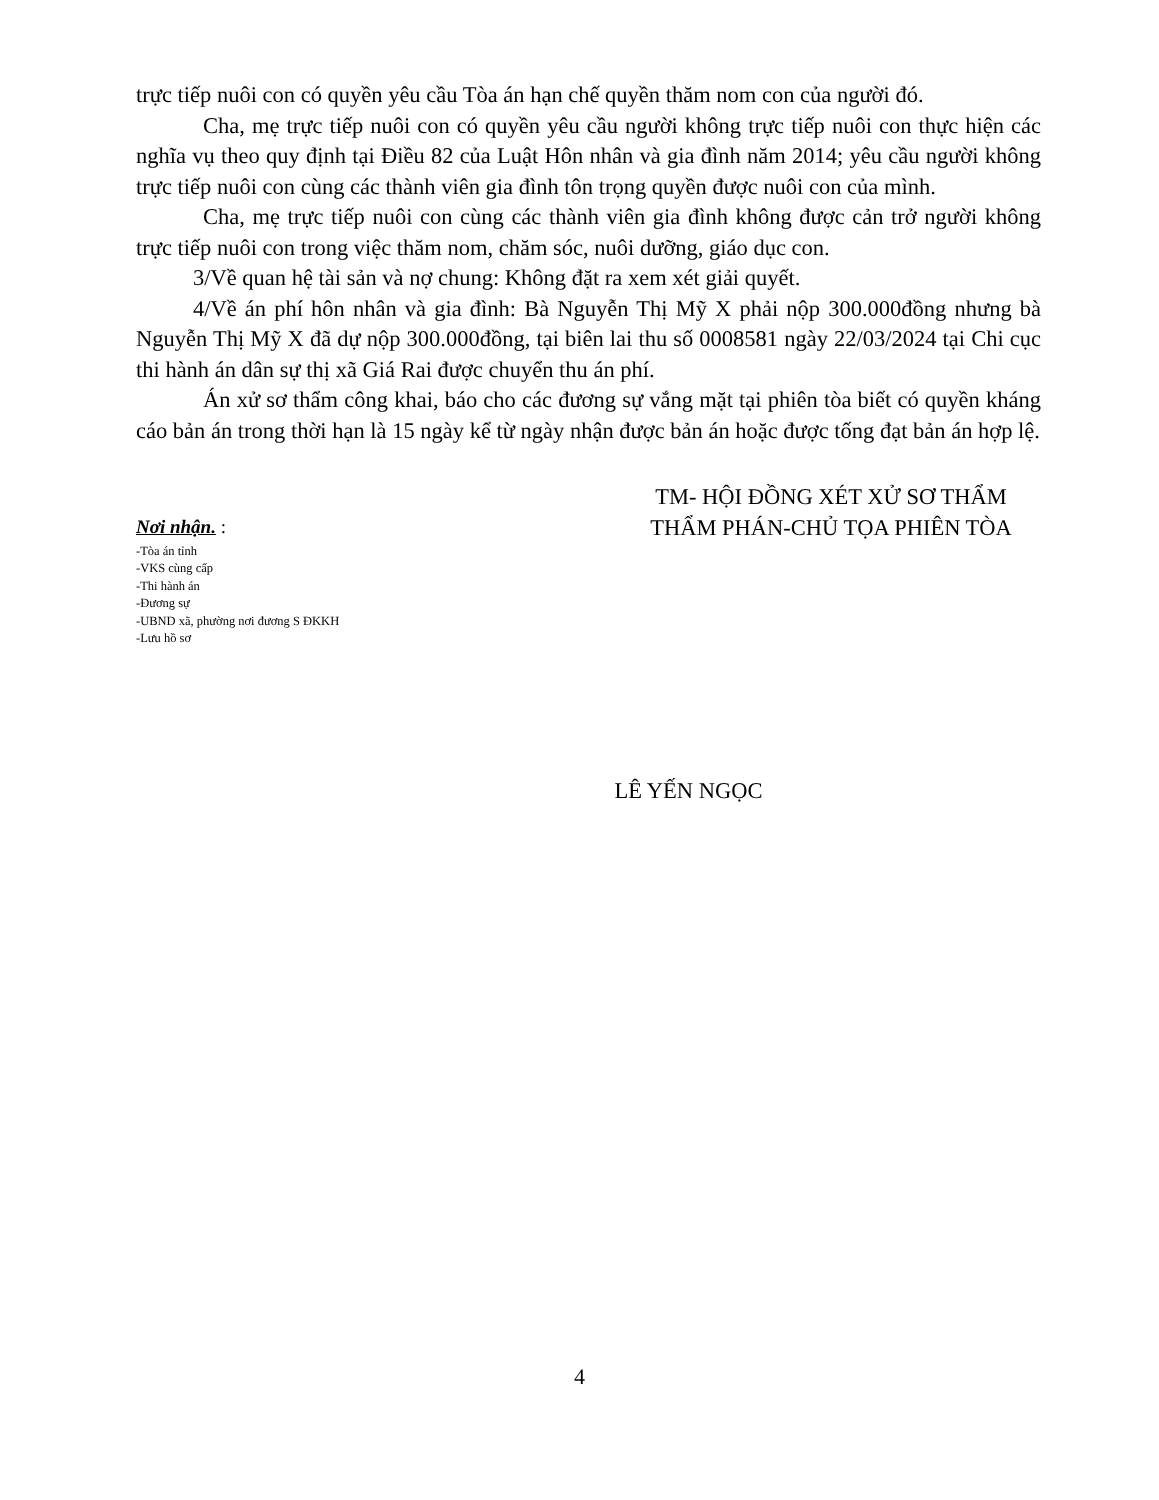trực tiếp nuôi con có quyền yêu cầu Tòa án hạn chế quyền thăm nom con của người đó.
Cha, mẹ trực tiếp nuôi con có quyền yêu cầu người không trực tiếp nuôi con thực hiện các nghĩa vụ theo quy định tại Điều 82 của Luật Hôn nhân và gia đình năm 2014; yêu cầu người không trực tiếp nuôi con cùng các thành viên gia đình tôn trọng quyền được nuôi con của mình.
Cha, mẹ trực tiếp nuôi con cùng các thành viên gia đình không được cản trở người không trực tiếp nuôi con trong việc thăm nom, chăm sóc, nuôi dưỡng, giáo dục con.
3/Về quan hệ tài sản và nợ chung: Không đặt ra xem xét giải quyết.
4/Về án phí hôn nhân và gia đình: Bà Nguyễn Thị Mỹ X phải nộp 300.000đồng nhưng bà Nguyễn Thị Mỹ X đã dự nộp 300.000đồng, tại biên lai thu số 0008581 ngày 22/03/2024 tại Chi cục thi hành án dân sự thị xã Giá Rai được chuyển thu án phí.
Án xử sơ thẩm công khai, báo cho các đương sự vắng mặt tại phiên tòa biết có quyền kháng cáo bản án trong thời hạn là 15 ngày kể từ ngày nhận được bản án hoặc được tống đạt bản án hợp lệ.
Nơi nhận. :
-Tòa án tỉnh
-VKS cùng cấp
-Thi hành án
-Đương sự
-UBND xã, phường nơi đương S ĐKKH
-Lưu hồ sơ
TM- HỘI ĐỒNG XÉT XỬ SƠ THẨM
THẨM PHÁN-CHỦ TỌA PHIÊN TÒA
LÊ YẾN NGỌC
4